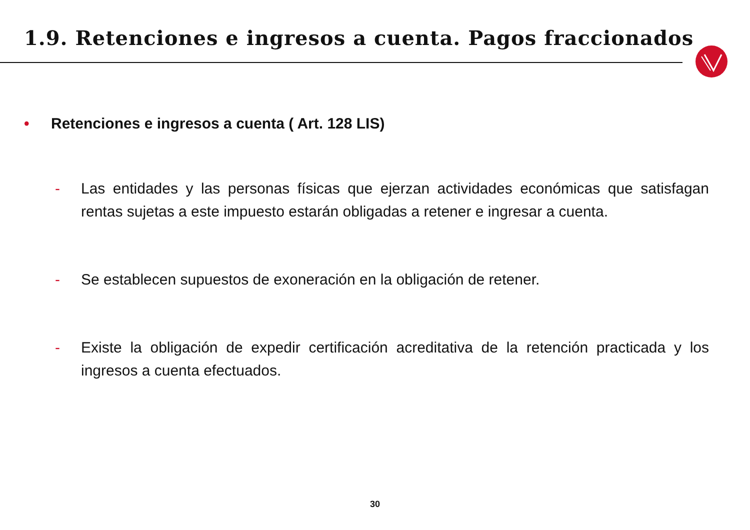1.9. Retenciones e ingresos a cuenta. Pagos fraccionados
• Retenciones e ingresos a cuenta ( Art. 128 LIS)
- Las entidades y las personas físicas que ejerzan actividades económicas que satisfagan rentas sujetas a este impuesto estarán obligadas a retener e ingresar a cuenta.
- Se establecen supuestos de exoneración en la obligación de retener.
- Existe la obligación de expedir certificación acreditativa de la retención practicada y los ingresos a cuenta efectuados.
30